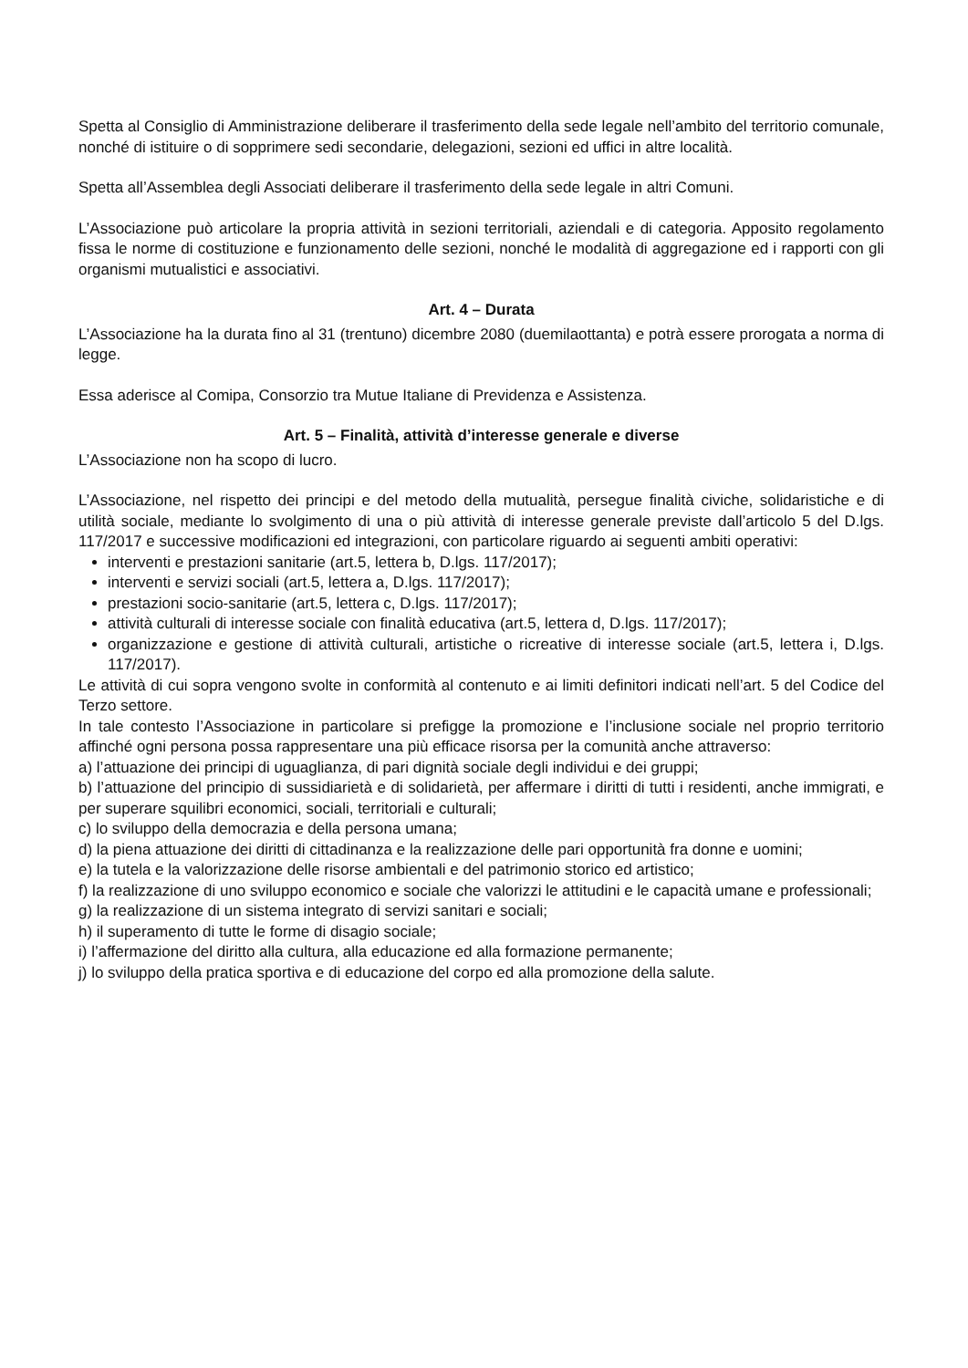Spetta al Consiglio di Amministrazione deliberare il trasferimento della sede legale nell’ambito del territorio comunale, nonché di istituire o di sopprimere sedi secondarie, delegazioni, sezioni ed uffici in altre località.
Spetta all’Assemblea degli Associati deliberare il trasferimento della sede legale in altri Comuni.
L’Associazione può articolare la propria attività in sezioni territoriali, aziendali e di categoria. Apposito regolamento fissa le norme di costituzione e funzionamento delle sezioni, nonché le modalità di aggregazione ed i rapporti con gli organismi mutualistici e associativi.
Art. 4 – Durata
L’Associazione ha la durata fino al 31 (trentuno) dicembre 2080 (duemilaottanta) e potrà essere prorogata a norma di legge.
Essa aderisce al Comipa, Consorzio tra Mutue Italiane di Previdenza e Assistenza.
Art. 5 – Finalità, attività d’interesse generale e diverse
L’Associazione non ha scopo di lucro.
L’Associazione, nel rispetto dei principi e del metodo della mutualità, persegue finalità civiche, solidaristiche e di utilità sociale, mediante lo svolgimento di una o più attività di interesse generale previste dall’articolo 5 del D.lgs. 117/2017 e successive modificazioni ed integrazioni, con particolare riguardo ai seguenti ambiti operativi:
interventi e prestazioni sanitarie (art.5, lettera b, D.lgs. 117/2017);
interventi e servizi sociali (art.5, lettera a, D.lgs. 117/2017);
prestazioni socio-sanitarie (art.5, lettera c, D.lgs. 117/2017);
attività culturali di interesse sociale con finalità educativa (art.5, lettera d, D.lgs. 117/2017);
organizzazione e gestione di attività culturali, artistiche o ricreative di interesse sociale (art.5, lettera i, D.lgs. 117/2017).
Le attività di cui sopra vengono svolte in conformità al contenuto e ai limiti definitori indicati nell’art. 5 del Codice del Terzo settore.
In tale contesto l’Associazione in particolare si prefigge la promozione e l’inclusione sociale nel proprio territorio affinché ogni persona possa rappresentare una più efficace risorsa per la comunità anche attraverso:
a) l’attuazione dei principi di uguaglianza, di pari dignità sociale degli individui e dei gruppi;
b) l’attuazione del principio di sussidiarietà e di solidarietà, per affermare i diritti di tutti i residenti, anche immigrati, e per superare squilibri economici, sociali, territoriali e culturali;
c) lo sviluppo della democrazia e della persona umana;
d) la piena attuazione dei diritti di cittadinanza e la realizzazione delle pari opportunità fra donne e uomini;
e) la tutela e la valorizzazione delle risorse ambientali e del patrimonio storico ed artistico;
f) la realizzazione di uno sviluppo economico e sociale che valorizzi le attitudini e le capacità umane e professionali;
g) la realizzazione di un sistema integrato di servizi sanitari e sociali;
h) il superamento di tutte le forme di disagio sociale;
i) l’affermazione del diritto alla cultura, alla educazione ed alla formazione permanente;
j) lo sviluppo della pratica sportiva e di educazione del corpo ed alla promozione della salute.